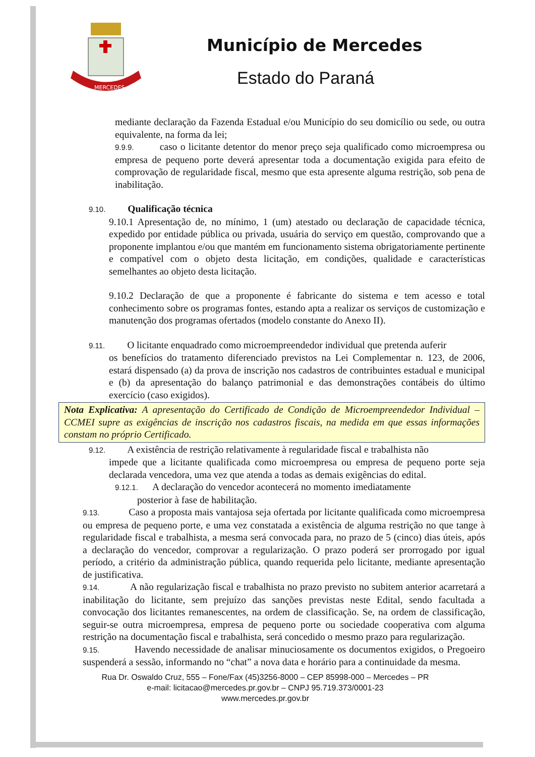MERCEDES
Município de Mercedes
Estado do Paraná
mediante declaração da Fazenda Estadual e/ou Município do seu domicílio ou sede, ou outra equivalente, na forma da lei;
9.9.9. caso o licitante detentor do menor preço seja qualificado como microempresa ou empresa de pequeno porte deverá apresentar toda a documentação exigida para efeito de comprovação de regularidade fiscal, mesmo que esta apresente alguma restrição, sob pena de inabilitação.
9.10. Qualificação técnica
9.10.1 Apresentação de, no mínimo, 1 (um) atestado ou declaração de capacidade técnica, expedido por entidade pública ou privada, usuária do serviço em questão, comprovando que a proponente implantou e/ou que mantém em funcionamento sistema obrigatoriamente pertinente e compatível com o objeto desta licitação, em condições, qualidade e características semelhantes ao objeto desta licitação.
9.10.2 Declaração de que a proponente é fabricante do sistema e tem acesso e total conhecimento sobre os programas fontes, estando apta a realizar os serviços de customização e manutenção dos programas ofertados (modelo constante do Anexo II).
9.11. O licitante enquadrado como microempreendedor individual que pretenda auferir
os benefícios do tratamento diferenciado previstos na Lei Complementar n. 123, de 2006, estará dispensado (a) da prova de inscrição nos cadastros de contribuintes estadual e municipal e (b) da apresentação do balanço patrimonial e das demonstrações contábeis do último exercício (caso exigidos).
Nota Explicativa: A apresentação do Certificado de Condição de Microempreendedor Individual – CCMEI supre as exigências de inscrição nos cadastros fiscais, na medida em que essas informações constam no próprio Certificado.
9.12. A existência de restrição relativamente à regularidade fiscal e trabalhista não
impede que a licitante qualificada como microempresa ou empresa de pequeno porte seja declarada vencedora, uma vez que atenda a todas as demais exigências do edital.
9.12.1. A declaração do vencedor acontecerá no momento imediatamente
posterior à fase de habilitação.
9.13. Caso a proposta mais vantajosa seja ofertada por licitante qualificada como microempresa ou empresa de pequeno porte, e uma vez constatada a existência de alguma restrição no que tange à regularidade fiscal e trabalhista, a mesma será convocada para, no prazo de 5 (cinco) dias úteis, após a declaração do vencedor, comprovar a regularização. O prazo poderá ser prorrogado por igual período, a critério da administração pública, quando requerida pelo licitante, mediante apresentação de justificativa.
9.14. A não regularização fiscal e trabalhista no prazo previsto no subitem anterior acarretará a inabilitação do licitante, sem prejuízo das sanções previstas neste Edital, sendo facultada a convocação dos licitantes remanescentes, na ordem de classificação. Se, na ordem de classificação, seguir-se outra microempresa, empresa de pequeno porte ou sociedade cooperativa com alguma restrição na documentação fiscal e trabalhista, será concedido o mesmo prazo para regularização.
9.15. Havendo necessidade de analisar minuciosamente os documentos exigidos, o Pregoeiro suspenderá a sessão, informando no “chat” a nova data e horário para a continuidade da mesma.
Rua Dr. Oswaldo Cruz, 555 – Fone/Fax (45)3256-8000 – CEP 85998-000 – Mercedes – PR
e-mail: licitacao@mercedes.pr.gov.br – CNPJ 95.719.373/0001-23
www.mercedes.pr.gov.br